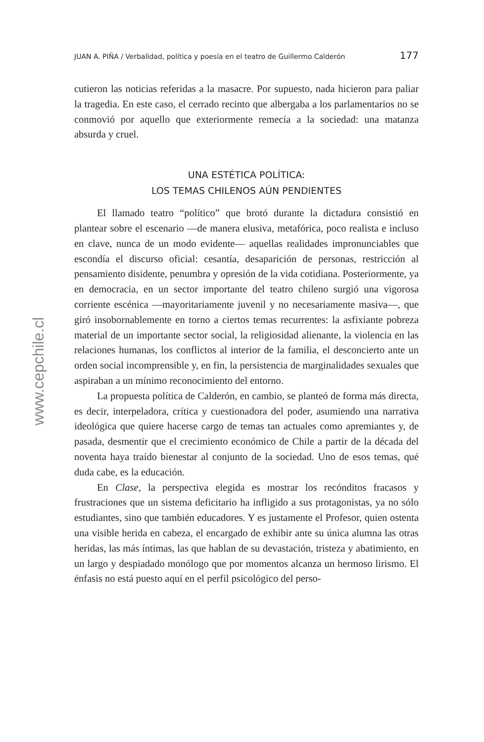www.cepchile.cl
JUAN A. PIÑA / Verbalidad, política y poesía en el teatro de Guillermo Calderón 177
cutieron las noticias referidas a la masacre. Por supuesto, nada hicieron para paliar la tragedia. En este caso, el cerrado recinto que albergaba a los parlamentarios no se conmovió por aquello que exteriormente remecía a la sociedad: una matanza absurda y cruel.
UNA ESTÉTICA POLÍTICA:
LOS TEMAS CHILENOS AÚN PENDIENTES
El llamado teatro “político” que brotó durante la dictadura consistió en plantear sobre el escenario —de manera elusiva, metafórica, poco realista e incluso en clave, nunca de un modo evidente— aquellas realidades impronunciables que escondía el discurso oficial: cesantía, desaparición de personas, restricción al pensamiento disidente, penumbra y opresión de la vida cotidiana. Posteriormente, ya en democracia, en un sector importante del teatro chileno surgió una vigorosa corriente escénica —mayoritariamente juvenil y no necesariamente masiva—, que giró insobornablemente en torno a ciertos temas recurrentes: la asfixiante pobreza material de un importante sector social, la religiosidad alienante, la violencia en las relaciones humanas, los conflictos al interior de la familia, el desconcierto ante un orden social incomprensible y, en fin, la persistencia de marginalidades sexuales que aspiraban a un mínimo reconocimiento del entorno.
La propuesta política de Calderón, en cambio, se planteó de forma más directa, es decir, interpeladora, crítica y cuestionadora del poder, asumiendo una narrativa ideológica que quiere hacerse cargo de temas tan actuales como apremiantes y, de pasada, desmentir que el crecimiento económico de Chile a partir de la década del noventa haya traído bienestar al conjunto de la sociedad. Uno de esos temas, qué duda cabe, es la educación.
En Clase, la perspectiva elegida es mostrar los recónditos fracasos y frustraciones que un sistema deficitario ha infligido a sus protagonistas, ya no sólo estudiantes, sino que también educadores. Y es justamente el Profesor, quien ostenta una visible herida en cabeza, el encargado de exhibir ante su única alumna las otras heridas, las más íntimas, las que hablan de su devastación, tristeza y abatimiento, en un largo y despiadado monólogo que por momentos alcanza un hermoso lirismo. El énfasis no está puesto aquí en el perfil psicológico del perso-